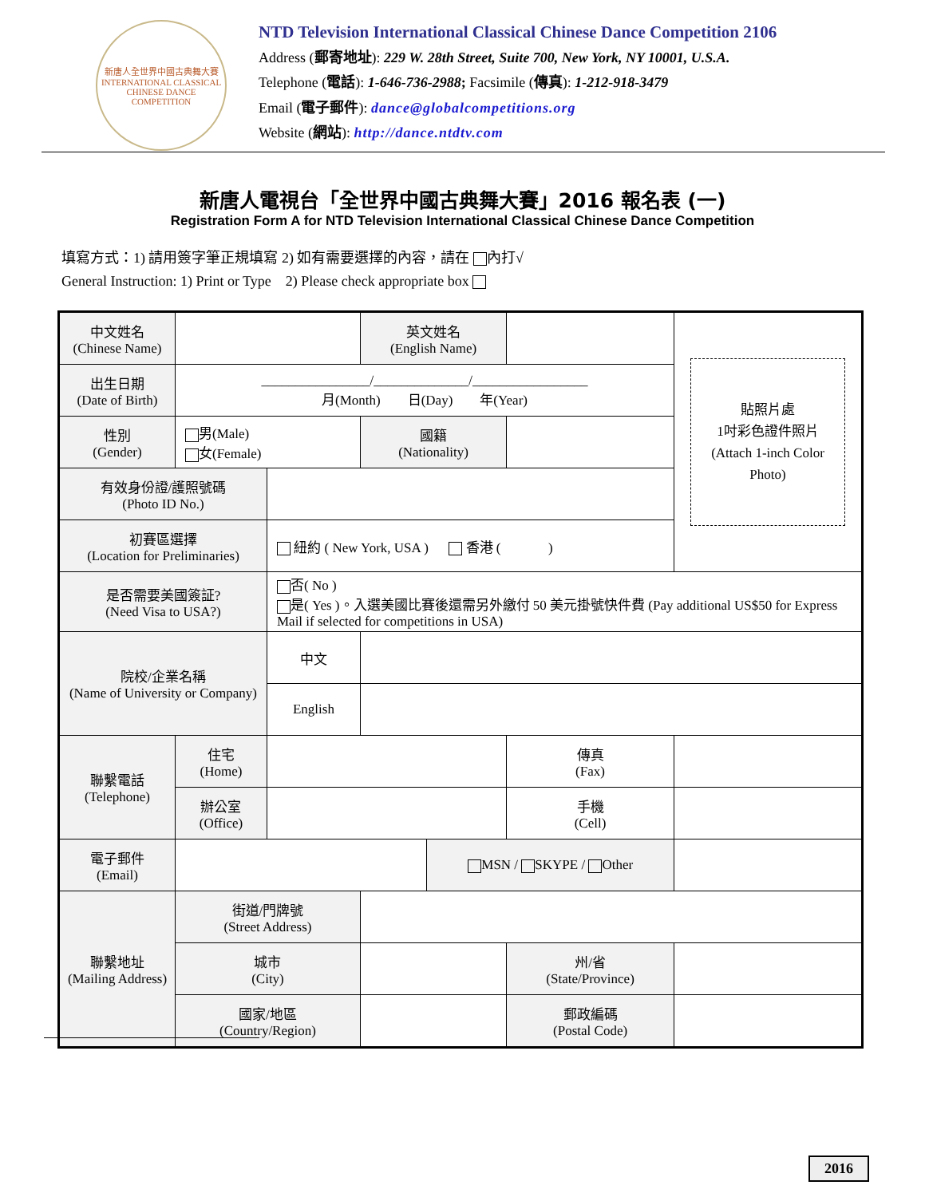新唐人全世界中國古典舞大賽
INTERNATIONAL CLASSICAL CHINESE DANCE COMPETITION
NTD Television International Classical Chinese Dance Competition 2106
Address (郵寄地址): 229 W. 28th Street, Suite 700, New York, NY 10001, U.S.A.
Telephone (電話): 1-646-736-2988; Facsimile (傳真): 1-212-918-3479
Email (電子郵件): dance@globalcompetitions.org
Website (網站): http://dance.ntdtv.com
新唐人電視台「全世界中國古典舞大賽」2016 報名表 (一)
Registration Form A for NTD Television International Classical Chinese Dance Competition
填寫方式：1) 請用簽字筆正規填寫 2) 如有需要選擇的內容，請在 內打√
General Instruction: 1) Print or Type 2) Please check appropriate box
| 中文姓名 (Chinese Name) | | | 英文姓名 (English Name) | | | | 貼照片處 1吋彩色證件照片 (Attach 1-inch Color Photo) |
| 出生日期 (Date of Birth) | ________________/______________/_________________ 月(Month) 日(Day) 年(Year) | | | | | | |
| 性別 (Gender) | 男(Male) 女(Female) | | 國籍 (Nationality) | | | | |
| 有效身份證/護照號碼 (Photo ID No.) | | | | | | | |
| 初賽區選擇 (Location for Preliminaries) | | 紐約 ( New York, USA ) 香港 ( ) | | | | | |
| 是否需要美國簽証? (Need Visa to USA?) | | 否( No ) 是( Yes )。入選美國比賽後還需另外繳付 50 美元掛號快件費 (Pay additional US$50 for Express Mail if selected for competitions in USA) | | | | | |
| 院校/企業名稱 (Name of University or Company) | | 中文 | | | | | |
| | | English | | | | | |
| 聯繫電話 (Telephone) | 住宅 (Home) | | | | 傳真 (Fax) | | |
| | 辦公室 (Office) | | | | 手機 (Cell) | | |
| 電子郵件 (Email) | | | | MSN / SKYPE / Other | | | |
| 聯繫地址 (Mailing Address) | 街道/門牌號 (Street Address) | | | | | | |
| | 城市 (City) | | | | 州/省 (State/Province) | | |
| | 國家/地區 (Country/Region) | | | | 郵政編碼 (Postal Code) | | |
2016